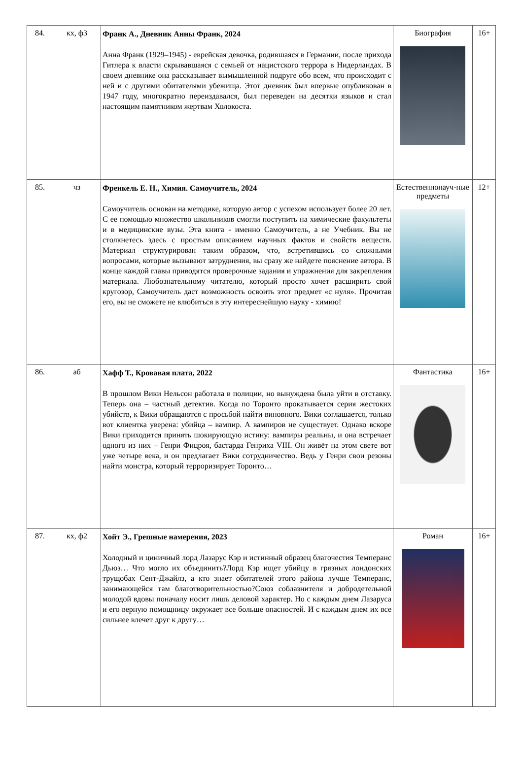| 84. | кх, ф3 | Франк А., Дневник Анны Франк, 2024 Анна Франк (1929–1945) - еврейская девочка, родившаяся в Германии, после прихода Гитлера к власти скрывавшаяся с семьей от нацистского террора в Нидерландах. В своем дневнике она рассказывает вымышленной подруге обо всем, что происходит с ней и с другими обитателями убежища. Этот дневник был впервые опубликован в 1947 году, многократно переиздавался, был переведен на десятки языков и стал настоящим памятником жертвам Холокоста. | Биография | 16+ |
| 85. | чз | Френкель Е. Н., Химия. Самоучитель, 2024 Самоучитель основан на методике, которую автор с успехом использует более 20 лет. С ее помощью множество школьников смогли поступить на химические факультеты и в медицинские вузы. Эта книга - именно Самоучитель, а не Учебник. Вы не столкнетесь здесь с простым описанием научных фактов и свойств веществ. Материал структурирован таким образом, что, встретившись со сложными вопросами, которые вызывают затруднения, вы сразу же найдете пояснение автора. В конце каждой главы приводятся проверочные задания и упражнения для закрепления материала. Любознательному читателю, который просто хочет расширить свой кругозор, Самоучитель даст возможность освоить этот предмет «с нуля». Прочитав его, вы не сможете не влюбиться в эту интереснейшую науку - химию! | Естественнонауч-ные предметы | 12+ |
| 86. | аб | Хафф Т., Кровавая плата, 2022 В прошлом Вики Нельсон работала в полиции, но вынуждена была уйти в отставку. Теперь она – частный детектив. Когда по Торонто прокатывается серия жестоких убийств, к Вики обращаются с просьбой найти виновного. Вики соглашается, только вот клиентка уверена: убийца – вампир. А вампиров не существует. Однако вскоре Вики приходится принять шокирующую истину: вампиры реальны, и она встречает одного из них – Генри Фицроя, бастарда Генриха VIII. Он живёт на этом свете вот уже четыре века, и он предлагает Вики сотрудничество. Ведь у Генри свои резоны найти монстра, который терроризирует Торонто… | Фантастика | 16+ |
| 87. | кх, ф2 | Хойт Э., Грешные намерения, 2023 Холодный и циничный лорд Лазарус Кэр и истинный образец благочестия Темперанс Дьюз… Что могло их объединить?Лорд Кэр ищет убийцу в грязных лондонских трущобах Сент-Джайлз, а кто знает обитателей этого района лучше Темперанс, занимающейся там благотворительностью?Союз соблазнителя и добродетельной молодой вдовы поначалу носит лишь деловой характер. Но с каждым днем Лазаруса и его верную помощницу окружает все больше опасностей. И с каждым днем их все сильнее влечет друг к другу… | Роман | 16+ |